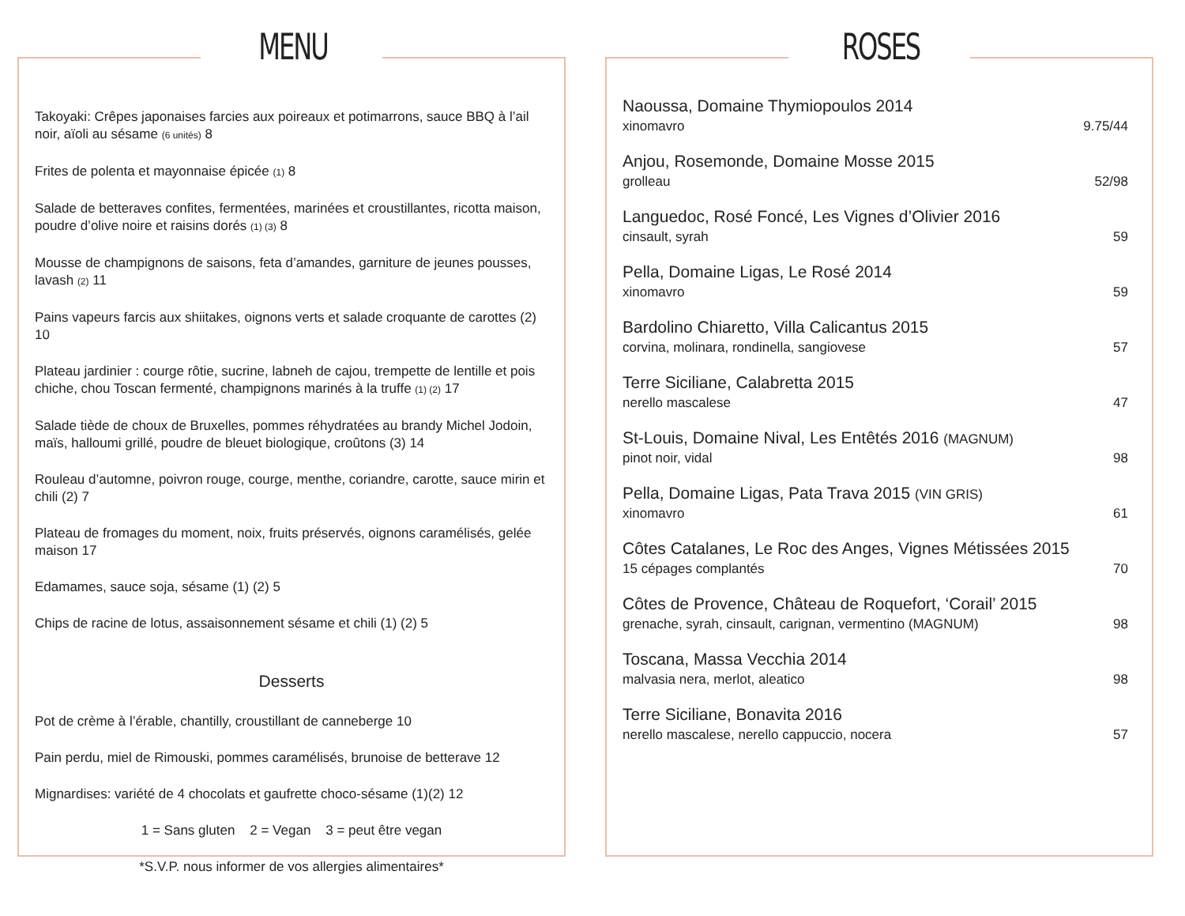MENU
Takoyaki: Crêpes japonaises farcies aux poireaux et potimarrons, sauce BBQ à l’ail noir, aïoli au sésame (6 unités) 8
Frites de polenta et mayonnaise épicée (1) 8
Salade de betteraves confites, fermentées, marinées et croustillantes, ricotta maison, poudre d’olive noire et raisins dorés (1) (3) 8
Mousse de champignons de saisons, feta d’amandes, garniture de jeunes pousses, lavash (2) 11
Pains vapeurs farcis aux shiitakes, oignons verts et salade croquante de carottes (2) 10
Plateau jardinier : courge rôtie, sucrine, labneh de cajou, trempette de lentille et pois chiche, chou Toscan fermenté, champignons marinés à la truffe (1) (2) 17
Salade tiède de choux de Bruxelles, pommes réhydratées au brandy Michel Jodoin, maïs, halloumi grillé, poudre de bleuet biologique, croûtons (3) 14
Rouleau d’automne, poivron rouge, courge, menthe, coriandre, carotte, sauce mirin et chili (2) 7
Plateau de fromages du moment, noix, fruits préservés, oignons caramélisés, gelée maison 17
Edamames, sauce soja, sésame (1) (2) 5
Chips de racine de lotus, assaisonnement sésame et chili (1) (2) 5
Desserts
Pot de crème à l’érable, chantilly, croustillant de canneberge 10
Pain perdu, miel de Rimouski, pommes caramélisés, brunoise de betterave 12
Mignardises: variété de 4 chocolats et gaufrette choco-sésame (1)(2) 12
1 = Sans gluten 2 = Vegan 3 = peut être vegan
*S.V.P. nous informer de vos allergies alimentaires*
ROSES
Naoussa, Domaine Thymiopoulos 2014
xinomavro 9.75/44
Anjou, Rosemonde, Domaine Mosse 2015
grolleau 52/98
Languedoc, Rosé Foncé, Les Vignes d’Olivier 2016
cinsault, syrah 59
Pella, Domaine Ligas, Le Rosé 2014
xinomavro 59
Bardolino Chiaretto, Villa Calicantus 2015
corvina, molinara, rondinella, sangiovese 57
Terre Siciliane, Calabretta 2015
nerello mascalese 47
St-Louis, Domaine Nival, Les Entêtés 2016 (MAGNUM)
pinot noir, vidal 98
Pella, Domaine Ligas, Pata Trava 2015 (VIN GRIS)
xinomavro 61
Côtes Catalanes, Le Roc des Anges, Vignes Métissées 2015
15 cépages complantés 70
Côtes de Provence, Château de Roquefort, ‘Corail’ 2015
grenache, syrah, cinsault, carignan, vermentino (MAGNUM) 98
Toscana, Massa Vecchia 2014
malvasia nera, merlot, aleatico 98
Terre Siciliane, Bonavita 2016
nerello mascalese, nerello cappuccio, nocera 57